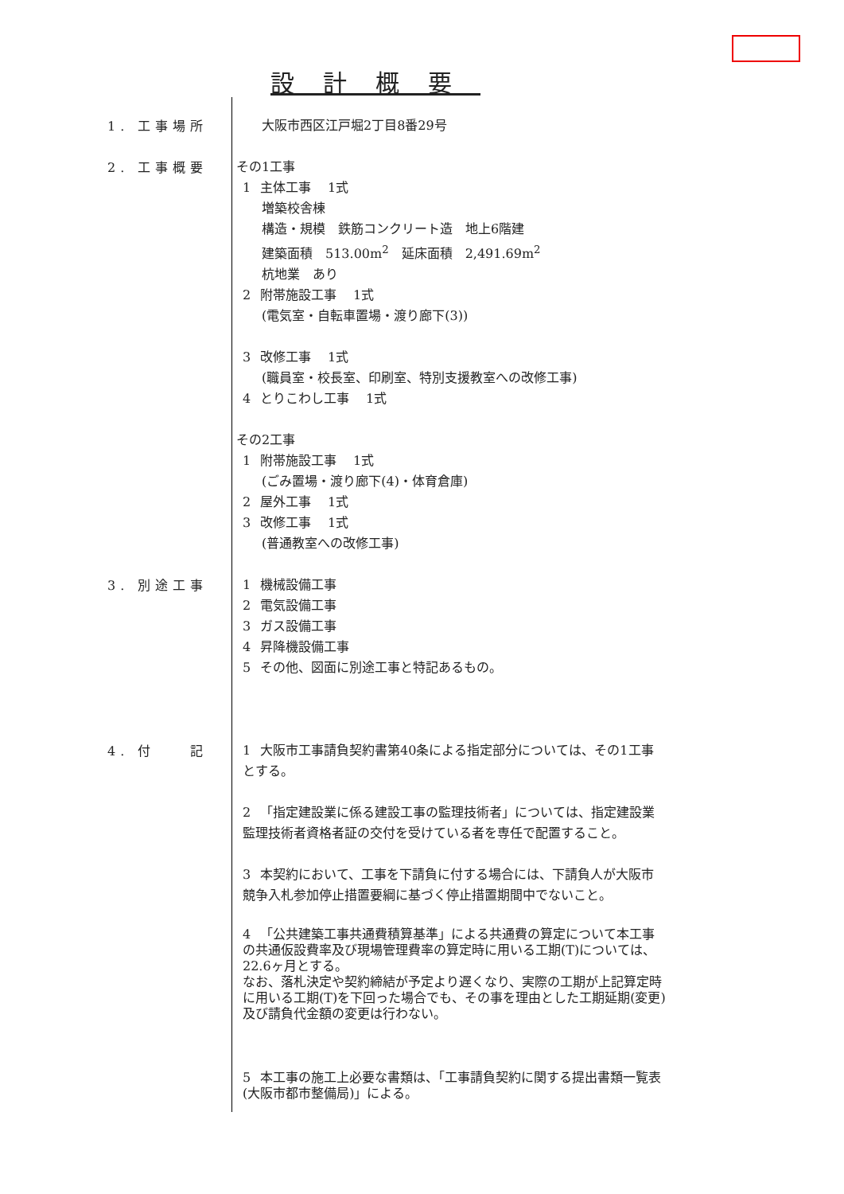設計概要
1. 工事場所
大阪市西区江戸堀2丁目8番29号
2. 工事概要
その1工事
1 主体工事　 1式
増築校舎棟
構造・規模　鉄筋コンクリート造　地上6階建
建築面積　513.00m<sup>2</sup>　延床面積　2,491.69m<sup>2</sup>
杭地業　あり
2 附帯施設工事　 1式
(電気室・自転車置場・渡り廊下(3))
3 改修工事　 1式
(職員室・校長室、印刷室、特別支援教室への改修工事)
4 とりこわし工事　 1式
その2工事
1 附帯施設工事　 1式
(ごみ置場・渡り廊下(4)・体育倉庫)
2 屋外工事　 1式
3 改修工事　 1式
(普通教室への改修工事)
3. 別途工事
1 機械設備工事
2 電気設備工事
3 ガス設備工事
4 昇降機設備工事
5 その他、図面に別途工事と特記あるもの。
4. 付　　記
1 大阪市工事請負契約書第40条による指定部分については、その1工事とする。
2 「指定建設業に係る建設工事の監理技術者」については、指定建設業監理技術者資格者証の交付を受けている者を専任で配置すること。
3 本契約において、工事を下請負に付する場合には、下請負人が大阪市競争入札参加停止措置要綱に基づく停止措置期間中でないこと。
4 「公共建築工事共通費積算基準」による共通費の算定について本工事の共通仮設費率及び現場管理費率の算定時に用いる工期(T)については、22.6ヶ月とする。
なお、落札決定や契約締結が予定より遅くなり、実際の工期が上記算定時に用いる工期(T)を下回った場合でも、その事を理由とした工期延期(変更)及び請負代金額の変更は行わない。
5 本工事の施工上必要な書類は、「工事請負契約に関する提出書類一覧表(大阪市都市整備局)」による。